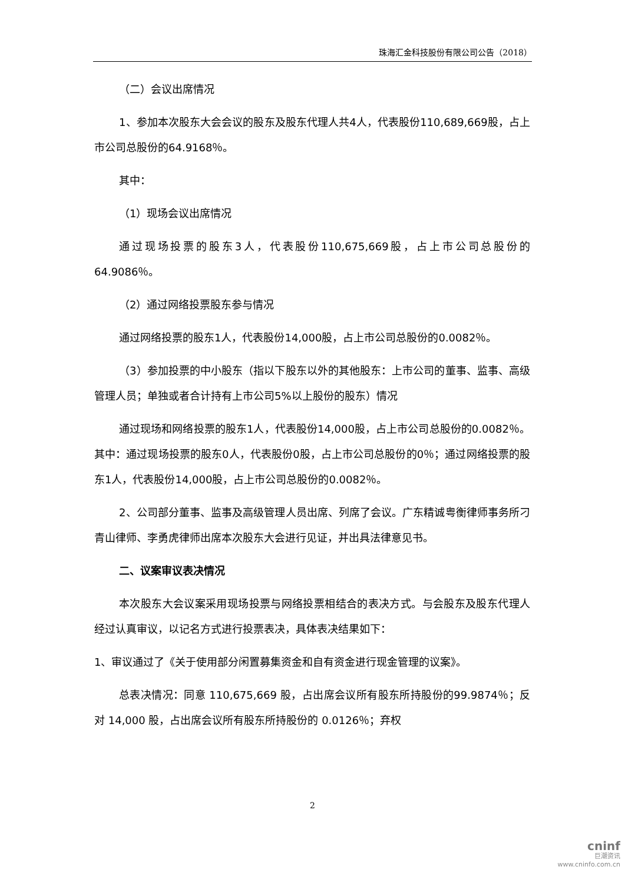珠海汇金科技股份有限公司公告（2018）
（二）会议出席情况
1、参加本次股东大会会议的股东及股东代理人共4人，代表股份110,689,669股，占上市公司总股份的64.9168％。
其中：
（1）现场会议出席情况
通过现场投票的股东3人，代表股份110,675,669股，占上市公司总股份的64.9086％。
（2）通过网络投票股东参与情况
通过网络投票的股东1人，代表股份14,000股，占上市公司总股份的0.0082％。
（3）参加投票的中小股东（指以下股东以外的其他股东：上市公司的董事、监事、高级管理人员；单独或者合计持有上市公司5%以上股份的股东）情况
通过现场和网络投票的股东1人，代表股份14,000股，占上市公司总股份的0.0082％。其中：通过现场投票的股东0人，代表股份0股，占上市公司总股份的0％；通过网络投票的股东1人，代表股份14,000股，占上市公司总股份的0.0082％。
2、公司部分董事、监事及高级管理人员出席、列席了会议。广东精诚粤衡律师事务所刁青山律师、李勇虎律师出席本次股东大会进行见证，并出具法律意见书。
二、议案审议表决情况
本次股东大会议案采用现场投票与网络投票相结合的表决方式。与会股东及股东代理人经过认真审议，以记名方式进行投票表决，具体表决结果如下：
1、审议通过了《关于使用部分闲置募集资金和自有资金进行现金管理的议案》。
总表决情况：同意 110,675,669 股，占出席会议所有股东所持股份的99.9874％；反对 14,000 股，占出席会议所有股东所持股份的 0.0126％；弃权
2
cninf
巨潮资讯
www.cninfo.com.cn